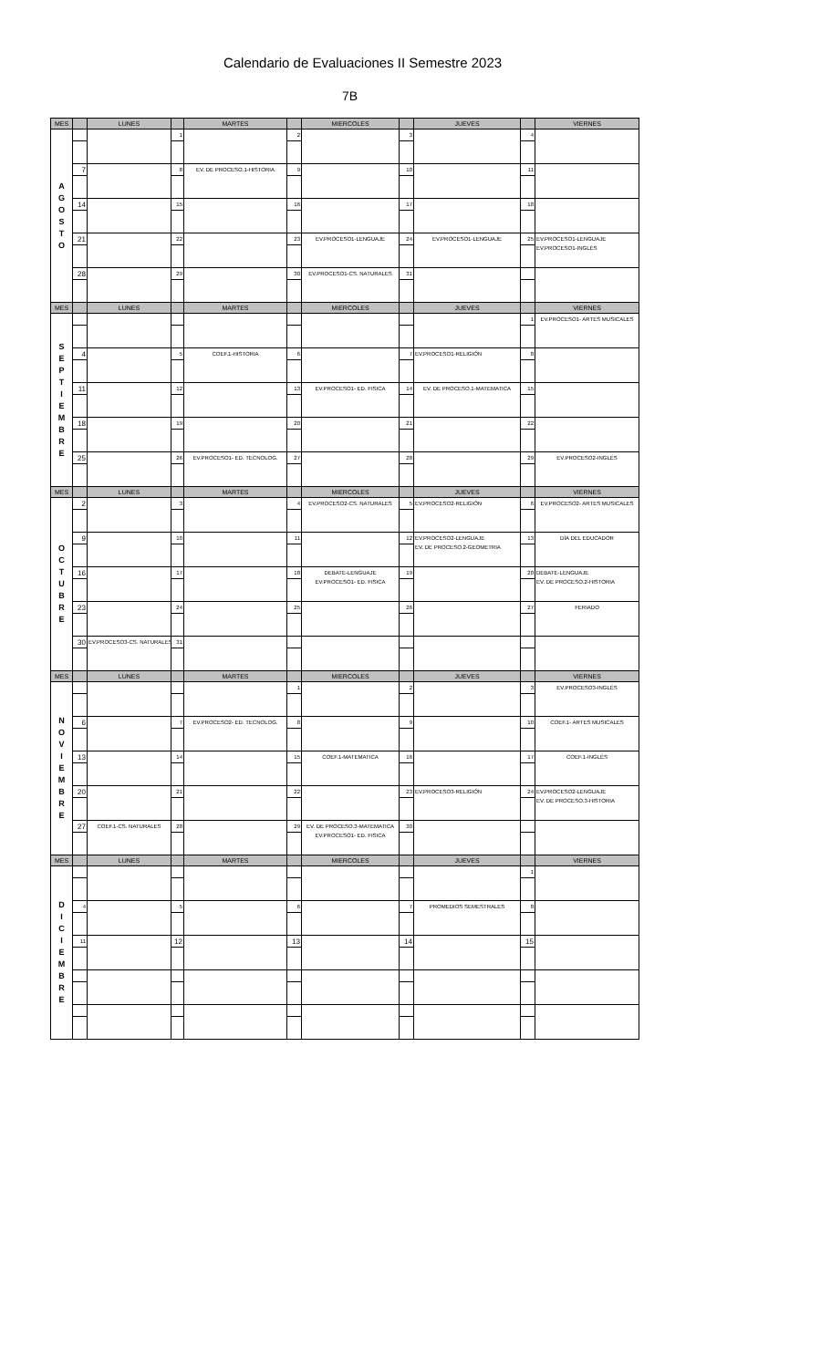Calendario de Evaluaciones II Semestre 2023
7B
| MES | | LUNES | | MARTES | | MIERCOLES | | JUEVES | | VIERNES |
| --- | --- | --- | --- | --- | --- | --- | --- | --- | --- | --- |
| A G O S T O | | | 1 | | 2 | | 3 | | 4 | |
| | 7 | | 8 | EV. DE PROCESO.1-HISTORIA | 9 | | 10 | | 11 | |
| | 14 | | 15 | | 16 | | 17 | | 18 | |
| | 21 | | 22 | | 23 | EV.PROCESO1-LENGUAJE | 24 | EV.PROCESO1-LENGUAJE | 25 | EV.PROCESO1-LENGUAJE |
| | | | | | | | | | | EV.PROCESO1-INGLÉS |
| | 28 | | 29 | | 30 | EV.PROCESO1-CS. NATURALES | 31 | | | |
| MES | | LUNES | | MARTES | | MIERCOLES | | JUEVES | | VIERNES |
| S E P T I E M B R E | | | | | | | | | 1 | EV.PROCESO1- ARTES MUSICALES |
| | 4 | | 5 | COEF.1-HISTORIA | 6 | | 7 | EV.PROCESO1-RELIGIÓN | 8 | |
| | 11 | | 12 | | 13 | EV.PROCESO1- ED. FISICA | 14 | EV. DE PROCESO.1-MATEMATICA | 15 | |
| | 18 | | 19 | | 20 | | 21 | | 22 | |
| | 25 | | 26 | EV.PROCESO1- ED. TECNOLOG. | 27 | | 28 | | 29 | EV.PROCESO2-INGLÉS |
| MES | | LUNES | | MARTES | | MIERCOLES | | JUEVES | | VIERNES |
| O C T U B R E | 2 | | 3 | | 4 | EV.PROCESO2-CS. NATURALES | 5 | EV.PROCESO2-RELIGIÓN | 6 | EV.PROCESO2- ARTES MUSICALES |
| | 9 | | 10 | | 11 | | 12 | EV.PROCESO2-LENGUAJE | 13 | DÍA DEL EDUCADOR |
| | | | | | | | | EV. DE PROCESO.2-GEOMETRIA | | |
| | 16 | | 17 | | 18 | DEBATE-LENGUAJE | 19 | | 20 | DEBATE-LENGUAJE |
| | | | | | | EV.PROCESO1- ED. FISICA | | | | EV. DE PROCESO.2-HISTORIA |
| | 23 | | 24 | | 25 | | 26 | | 27 | FERIADO |
| | 30 | EV.PROCESO3-CS. NATURALES | 31 | | | | | | | |
| MES | | LUNES | | MARTES | | MIERCOLES | | JUEVES | | VIERNES |
| N O V I E M B R E | | | | | 1 | | 2 | | 3 | EV.PROCESO3-INGLÉS |
| | 6 | | 7 | EV.PROCESO2- ED. TECNOLOG. | 8 | | 9 | | 10 | COEF.1- ARTES MUSICALES |
| | 13 | | 14 | | 15 | COEF.1-MATEMATICA | 16 | | 17 | COEF.1-INGLÉS |
| | 20 | | 21 | | 22 | | 23 | EV.PROCESO3-RELIGIÓN | 24 | EV.PROCESO2-LENGUAJE |
| | | | | | | | | | | EV. DE PROCESO.3-HISTORIA |
| | 27 | COEF.1-CS. NATURALES | 28 | | 29 | EV. DE PROCESO.3-MATEMATICA | 30 | | | |
| | | | | | | EV.PROCESO1- ED. FISICA | | | | |
| MES | | LUNES | | MARTES | | MIERCOLES | | JUEVES | | VIERNES |
| D I C I E M B R E | | | | | | | | | 1 | |
| | 4 | | 5 | | 6 | | 7 | PROMEDIOS SEMESTRALES | 8 | |
| | 11 | | 12 | | 13 | | 14 | | 15 | |